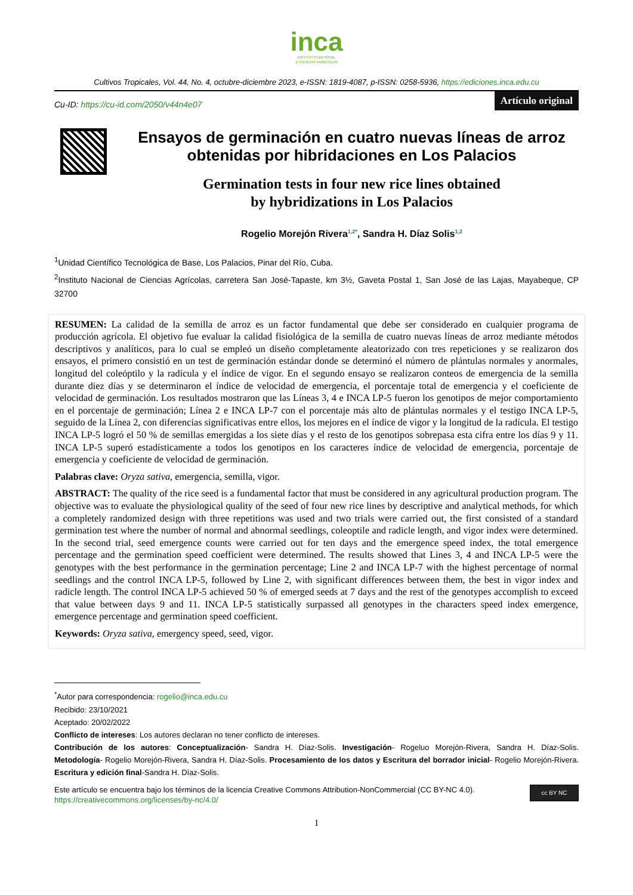inca
INSTITUTO NACIONAL
D CIENCIAS AGRICOLAS
Cultivos Tropicales, Vol. 44, No. 4, octubre-diciembre 2023, e-ISSN: 1819-4087, p-ISSN: 0258-5936, https://ediciones.inca.edu.cu
Cu-ID: https://cu-id.com/2050/v44n4e07
Artículo original
Ensayos de germinación en cuatro nuevas líneas de arroz obtenidas por hibridaciones en Los Palacios
Germination tests in four new rice lines obtained
by hybridizations in Los Palacios
Rogelio Morejón Rivera<sup>1,2*</sup>, Sandra H. Díaz Solis<sup>1,2</sup>
<sup>1</sup> Unidad Científico Tecnológica de Base, Los Palacios, Pinar del Río, Cuba.
<sup>2</sup> Instituto Nacional de Ciencias Agrícolas, carretera San José-Tapaste, km 3½, Gaveta Postal 1, San José de las Lajas, Mayabeque, CP 32700
RESUMEN: La calidad de la semilla de arroz es un factor fundamental que debe ser considerado en cualquier programa de producción agrícola. El objetivo fue evaluar la calidad fisiológica de la semilla de cuatro nuevas líneas de arroz mediante métodos descriptivos y analíticos, para lo cual se empleó un diseño completamente aleatorizado con tres repeticiones y se realizaron dos ensayos, el primero consistió en un test de germinación estándar donde se determinó el número de plántulas normales y anormales, longitud del coleóptilo y la radícula y el índice de vigor. En el segundo ensayo se realizaron conteos de emergencia de la semilla durante diez días y se determinaron el índice de velocidad de emergencia, el porcentaje total de emergencia y el coeficiente de velocidad de germinación. Los resultados mostraron que las Líneas 3, 4 e INCA LP-5 fueron los genotipos de mejor comportamiento en el porcentaje de germinación; Línea 2 e INCA LP-7 con el porcentaje más alto de plántulas normales y el testigo INCA LP-5, seguido de la Línea 2, con diferencias significativas entre ellos, los mejores en el índice de vigor y la longitud de la radícula. El testigo INCA LP-5 logró el 50 % de semillas emergidas a los siete días y el resto de los genotipos sobrepasa esta cifra entre los días 9 y 11. INCA LP-5 superó estadísticamente a todos los genotipos en los caracteres índice de velocidad de emergencia, porcentaje de emergencia y coeficiente de velocidad de germinación.
Palabras clave: Oryza sativa, emergencia, semilla, vigor.
ABSTRACT: The quality of the rice seed is a fundamental factor that must be considered in any agricultural production program. The objective was to evaluate the physiological quality of the seed of four new rice lines by descriptive and analytical methods, for which a completely randomized design with three repetitions was used and two trials were carried out, the first consisted of a standard germination test where the number of normal and abnormal seedlings, coleoptile and radicle length, and vigor index were determined. In the second trial, seed emergence counts were carried out for ten days and the emergence speed index, the total emergence percentage and the germination speed coefficient were determined. The results showed that Lines 3, 4 and INCA LP-5 were the genotypes with the best performance in the germination percentage; Line 2 and INCA LP-7 with the highest percentage of normal seedlings and the control INCA LP-5, followed by Line 2, with significant differences between them, the best in vigor index and radicle length. The control INCA LP-5 achieved 50 % of emerged seeds at 7 days and the rest of the genotypes accomplish to exceed that value between days 9 and 11. INCA LP-5 statistically surpassed all genotypes in the characters speed index emergence, emergence percentage and germination speed coefficient.
Keywords: Oryza sativa, emergency speed, seed, vigor.
<sup>*</sup> Autor para correspondencia: rogelio@inca.edu.cu
Recibido: 23/10/2021
Aceptado: 20/02/2022
Conflicto de intereses: Los autores declaran no tener conflicto de intereses.
Contribución de los autores: Conceptualización- Sandra H. Díaz-Solis. Investigación- Rogeluo Morejón-Rivera, Sandra H. Díaz-Solis. Metodología- Rogelio Morejón-Rivera, Sandra H. Díaz-Solis. Procesamiento de los datos y Escritura del borrador inicial- Rogelio Morejón-Rivera. Escritura y edición final-Sandra H. Díaz-Solis.
Este artículo se encuentra bajo los términos de la licencia Creative Commons Attribution-NonCommercial (CC BY-NC 4.0).
https://creativecommons.org/licenses/by-nc/4.0/
cc BY NC
1